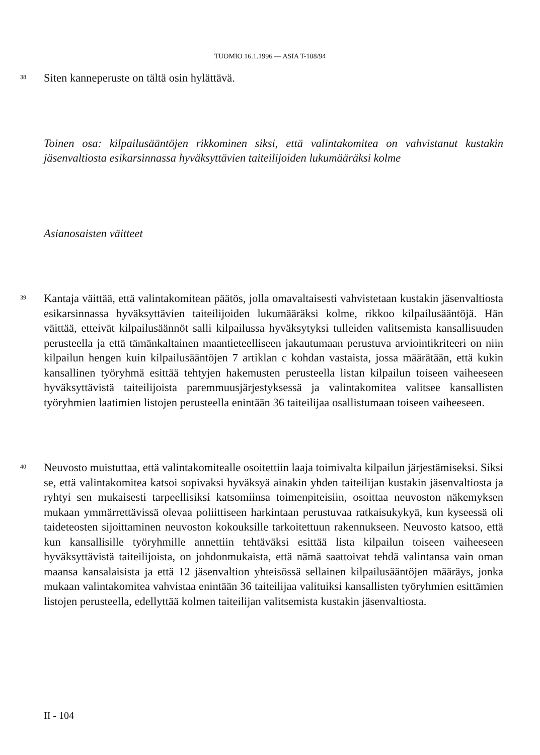TUOMIO 16.1.1996 — ASIA T-108/94
38
Siten kanneperuste on tältä osin hylättävä.
Toinen osa: kilpailusääntöjen rikkominen siksi, että valintakomitea on vahvistanut kustakin jäsenvaltiosta esikarsinnassa hyväksyttävien taiteilijoiden lukumääräksi kolme
Asianosaisten väitteet
39
Kantaja väittää, että valintakomitean päätös, jolla omavaltaisesti vahvistetaan kustakin jäsenvaltiosta esikarsinnassa hyväksyttävien taiteilijoiden lukumääräksi kolme, rikkoo kilpailusääntöjä. Hän väittää, etteivät kilpailusäännöt salli kilpailussa hyväksytyksi tulleiden valitsemista kansallisuuden perusteella ja että tämänkaltainen maantieteelliseen jakautumaan perustuva arviointikriteeri on niin kilpailun hengen kuin kilpailusääntöjen 7 artiklan c kohdan vastaista, jossa määrätään, että kukin kansallinen työryhmä esittää tehtyjen hakemusten perusteella listan kilpailun toiseen vaiheeseen hyväksyttävistä taiteilijoista paremmuusjärjestyksessä ja valintakomitea valitsee kansallisten työryhmien laatimien listojen perusteella enintään 36 taiteilijaa osallistumaan toiseen vaiheeseen.
40
Neuvosto muistuttaa, että valintakomitealle osoitettiin laaja toimivalta kilpailun järjestämiseksi. Siksi se, että valintakomitea katsoi sopivaksi hyväksyä ainakin yhden taiteilijan kustakin jäsenvaltiosta ja ryhtyi sen mukaisesti tarpeellisiksi katsomiinsa toimenpiteisiin, osoittaa neuvoston näkemyksen mukaan ymmärrettävissä olevaa poliittiseen harkintaan perustuvaa ratkaisukykyä, kun kyseessä oli taideteosten sijoittaminen neuvoston kokouksille tarkoitettuun rakennukseen. Neuvosto katsoo, että kun kansallisille työryhmille annettiin tehtäväksi esittää lista kilpailun toiseen vaiheeseen hyväksyttävistä taiteilijoista, on johdonmukaista, että nämä saattoivat tehdä valintansa vain oman maansa kansalaisista ja että 12 jäsenvaltion yhteisössä sellainen kilpailusääntöjen määräys, jonka mukaan valintakomitea vahvistaa enintään 36 taiteilijaa valituiksi kansallisten työryhmien esittämien listojen perusteella, edellyttää kolmen taiteilijan valitsemista kustakin jäsenvaltiosta.
II - 104